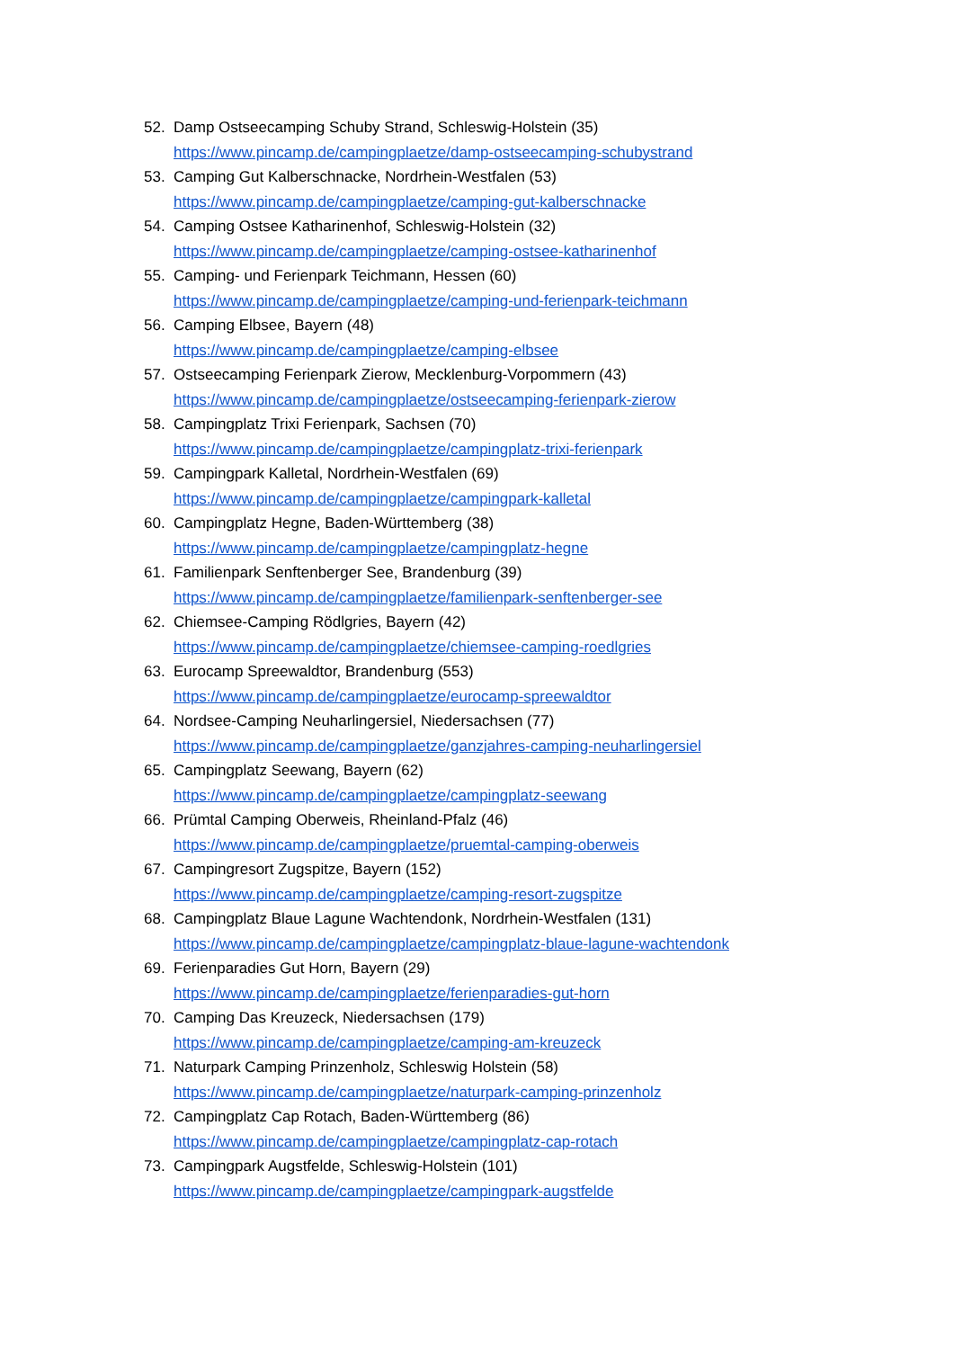52. Damp Ostseecamping Schuby Strand, Schleswig-Holstein (35)
https://www.pincamp.de/campingplaetze/damp-ostseecamping-schubystrand
53. Camping Gut Kalberschnacke, Nordrhein-Westfalen (53)
https://www.pincamp.de/campingplaetze/camping-gut-kalberschnacke
54. Camping Ostsee Katharinenhof, Schleswig-Holstein (32)
https://www.pincamp.de/campingplaetze/camping-ostsee-katharinenhof
55. Camping- und Ferienpark Teichmann, Hessen (60)
https://www.pincamp.de/campingplaetze/camping-und-ferienpark-teichmann
56. Camping Elbsee, Bayern (48)
https://www.pincamp.de/campingplaetze/camping-elbsee
57. Ostseecamping Ferienpark Zierow, Mecklenburg-Vorpommern (43)
https://www.pincamp.de/campingplaetze/ostseecamping-ferienpark-zierow
58. Campingplatz Trixi Ferienpark, Sachsen (70)
https://www.pincamp.de/campingplaetze/campingplatz-trixi-ferienpark
59. Campingpark Kalletal, Nordrhein-Westfalen (69)
https://www.pincamp.de/campingplaetze/campingpark-kalletal
60. Campingplatz Hegne, Baden-Württemberg (38)
https://www.pincamp.de/campingplaetze/campingplatz-hegne
61. Familienpark Senftenberger See, Brandenburg (39)
https://www.pincamp.de/campingplaetze/familienpark-senftenberger-see
62. Chiemsee-Camping Rödlgries, Bayern (42)
https://www.pincamp.de/campingplaetze/chiemsee-camping-roedlgries
63. Eurocamp Spreewaldtor, Brandenburg (553)
https://www.pincamp.de/campingplaetze/eurocamp-spreewaldtor
64. Nordsee-Camping Neuharlingersiel, Niedersachsen (77)
https://www.pincamp.de/campingplaetze/ganzjahres-camping-neuharlingersiel
65. Campingplatz Seewang, Bayern (62)
https://www.pincamp.de/campingplaetze/campingplatz-seewang
66. Prümtal Camping Oberweis, Rheinland-Pfalz (46)
https://www.pincamp.de/campingplaetze/pruemtal-camping-oberweis
67. Campingresort Zugspitze, Bayern (152)
https://www.pincamp.de/campingplaetze/camping-resort-zugspitze
68. Campingplatz Blaue Lagune Wachtendonk, Nordrhein-Westfalen (131)
https://www.pincamp.de/campingplaetze/campingplatz-blaue-lagune-wachtendonk
69. Ferienparadies Gut Horn, Bayern (29)
https://www.pincamp.de/campingplaetze/ferienparadies-gut-horn
70. Camping Das Kreuzeck, Niedersachsen (179)
https://www.pincamp.de/campingplaetze/camping-am-kreuzeck
71. Naturpark Camping Prinzenholz, Schleswig Holstein (58)
https://www.pincamp.de/campingplaetze/naturpark-camping-prinzenholz
72. Campingplatz Cap Rotach, Baden-Württemberg (86)
https://www.pincamp.de/campingplaetze/campingplatz-cap-rotach
73. Campingpark Augstfelde, Schleswig-Holstein (101)
https://www.pincamp.de/campingplaetze/campingpark-augstfelde